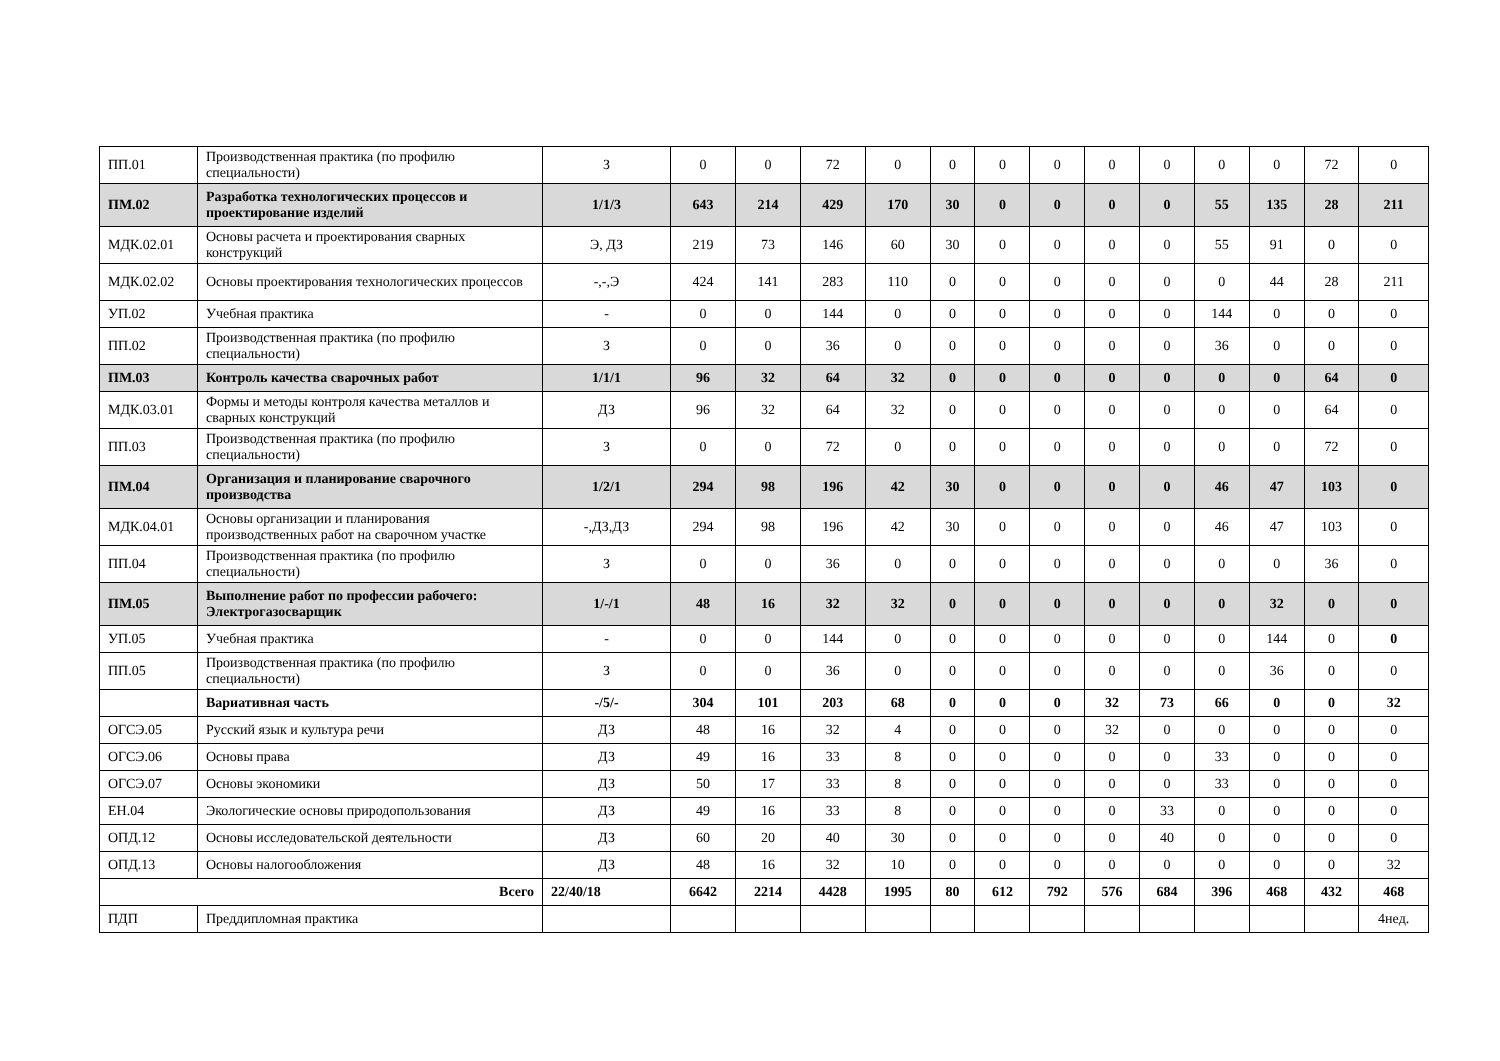| ПП.01 | Производственная практика (по профилю специальности) | З | 0 | 0 | 72 | 0 | 0 | 0 | 0 | 0 | 0 | 0 | 0 | 72 | 0 |
| ПМ.02 | Разработка технологических процессов и проектирование изделий | 1/1/3 | 643 | 214 | 429 | 170 | 30 | 0 | 0 | 0 | 0 | 55 | 135 | 28 | 211 |
| МДК.02.01 | Основы расчета и проектирования сварных конструкций | Э, ДЗ | 219 | 73 | 146 | 60 | 30 | 0 | 0 | 0 | 0 | 55 | 91 | 0 | 0 |
| МДК.02.02 | Основы проектирования технологических процессов | -,-,Э | 424 | 141 | 283 | 110 | 0 | 0 | 0 | 0 | 0 | 0 | 44 | 28 | 211 |
| УП.02 | Учебная практика | - | 0 | 0 | 144 | 0 | 0 | 0 | 0 | 0 | 0 | 144 | 0 | 0 | 0 |
| ПП.02 | Производственная практика (по профилю специальности) | З | 0 | 0 | 36 | 0 | 0 | 0 | 0 | 0 | 0 | 36 | 0 | 0 | 0 |
| ПМ.03 | Контроль качества сварочных работ | 1/1/1 | 96 | 32 | 64 | 32 | 0 | 0 | 0 | 0 | 0 | 0 | 0 | 64 | 0 |
| МДК.03.01 | Формы и методы контроля качества металлов и сварных конструкций | ДЗ | 96 | 32 | 64 | 32 | 0 | 0 | 0 | 0 | 0 | 0 | 0 | 64 | 0 |
| ПП.03 | Производственная практика (по профилю специальности) | З | 0 | 0 | 72 | 0 | 0 | 0 | 0 | 0 | 0 | 0 | 0 | 72 | 0 |
| ПМ.04 | Организация и планирование сварочного производства | 1/2/1 | 294 | 98 | 196 | 42 | 30 | 0 | 0 | 0 | 0 | 46 | 47 | 103 | 0 |
| МДК.04.01 | Основы организации и планирования производственных работ на сварочном участке | -,ДЗ,ДЗ | 294 | 98 | 196 | 42 | 30 | 0 | 0 | 0 | 0 | 46 | 47 | 103 | 0 |
| ПП.04 | Производственная практика (по профилю специальности) | З | 0 | 0 | 36 | 0 | 0 | 0 | 0 | 0 | 0 | 0 | 0 | 36 | 0 |
| ПМ.05 | Выполнение работ по профессии рабочего: Электрогазосварщик | 1/-/1 | 48 | 16 | 32 | 32 | 0 | 0 | 0 | 0 | 0 | 0 | 32 | 0 | 0 |
| УП.05 | Учебная практика | - | 0 | 0 | 144 | 0 | 0 | 0 | 0 | 0 | 0 | 0 | 144 | 0 | 0 |
| ПП.05 | Производственная практика (по профилю специальности) | З | 0 | 0 | 36 | 0 | 0 | 0 | 0 | 0 | 0 | 0 | 36 | 0 | 0 |
| | Вариативная часть | -/5/- | 304 | 101 | 203 | 68 | 0 | 0 | 0 | 32 | 73 | 66 | 0 | 0 | 32 |
| ОГСЭ.05 | Русский язык и культура речи | ДЗ | 48 | 16 | 32 | 4 | 0 | 0 | 0 | 32 | 0 | 0 | 0 | 0 | 0 |
| ОГСЭ.06 | Основы права | ДЗ | 49 | 16 | 33 | 8 | 0 | 0 | 0 | 0 | 0 | 33 | 0 | 0 | 0 |
| ОГСЭ.07 | Основы экономики | ДЗ | 50 | 17 | 33 | 8 | 0 | 0 | 0 | 0 | 0 | 33 | 0 | 0 | 0 |
| ЕН.04 | Экологические основы природопользования | ДЗ | 49 | 16 | 33 | 8 | 0 | 0 | 0 | 0 | 33 | 0 | 0 | 0 | 0 |
| ОПД.12 | Основы исследовательской деятельности | ДЗ | 60 | 20 | 40 | 30 | 0 | 0 | 0 | 0 | 40 | 0 | 0 | 0 | 0 |
| ОПД.13 | Основы налогообложения | ДЗ | 48 | 16 | 32 | 10 | 0 | 0 | 0 | 0 | 0 | 0 | 0 | 0 | 32 |
| Всего | | 22/40/18 | 6642 | 2214 | 4428 | 1995 | 80 | 612 | 792 | 576 | 684 | 396 | 468 | 432 | 468 |
| ПДП | Преддипломная практика | | | | | | | | | | | | | | 4нед. |